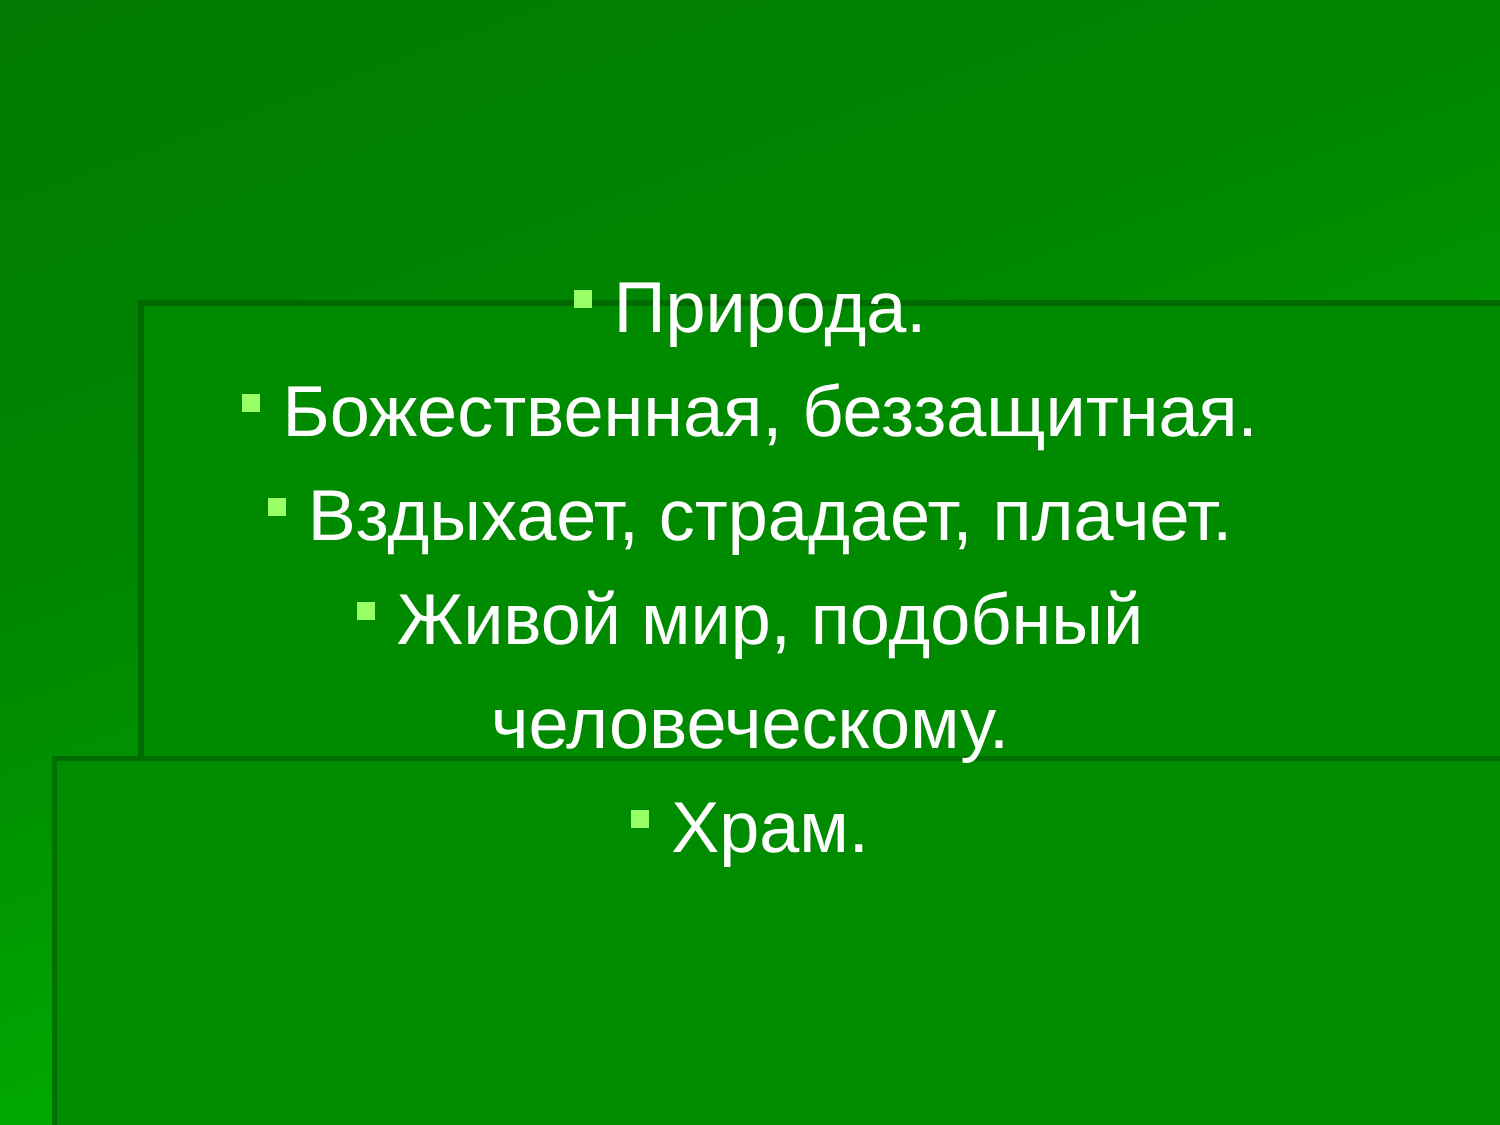Природа.
Божественная, беззащитная.
Вздыхает, страдает, плачет.
Живой мир, подобный
человеческому.
Храм.